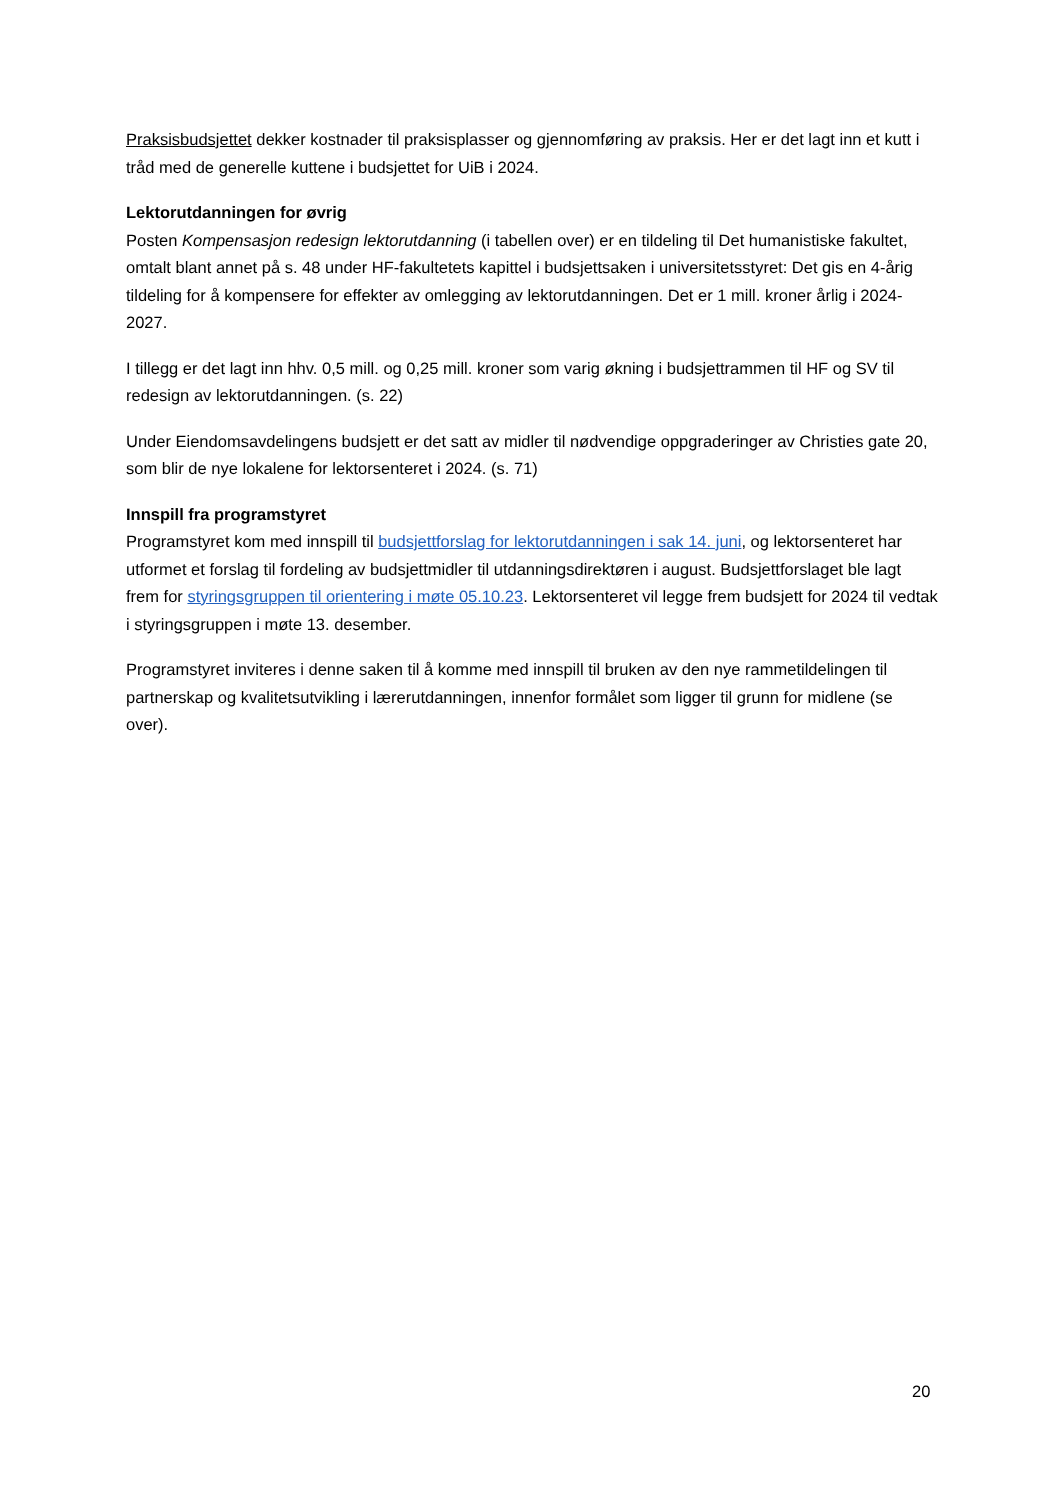Praksisbudsjettet dekker kostnader til praksisplasser og gjennomføring av praksis. Her er det lagt inn et kutt i tråd med de generelle kuttene i budsjettet for UiB i 2024.
Lektorutdanningen for øvrig
Posten Kompensasjon redesign lektorutdanning (i tabellen over) er en tildeling til Det humanistiske fakultet, omtalt blant annet på s. 48 under HF-fakultetets kapittel i budsjettsaken i universitetsstyret: Det gis en 4-årig tildeling for å kompensere for effekter av omlegging av lektorutdanningen. Det er 1 mill. kroner årlig i 2024-2027.
I tillegg er det lagt inn hhv. 0,5 mill. og 0,25 mill. kroner som varig økning i budsjettrammen til HF og SV til redesign av lektorutdanningen. (s. 22)
Under Eiendomsavdelingens budsjett er det satt av midler til nødvendige oppgraderinger av Christies gate 20, som blir de nye lokalene for lektorsenteret i 2024. (s. 71)
Innspill fra programstyret
Programstyret kom med innspill til budsjettforslag for lektorutdanningen i sak 14. juni, og lektorsenteret har utformet et forslag til fordeling av budsjettmidler til utdanningsdirektøren i august. Budsjettforslaget ble lagt frem for styringsgruppen til orientering i møte 05.10.23. Lektorsenteret vil legge frem budsjett for 2024 til vedtak i styringsgruppen i møte 13. desember.
Programstyret inviteres i denne saken til å komme med innspill til bruken av den nye rammetildelingen til partnerskap og kvalitetsutvikling i lærerutdanningen, innenfor formålet som ligger til grunn for midlene (se over).
20